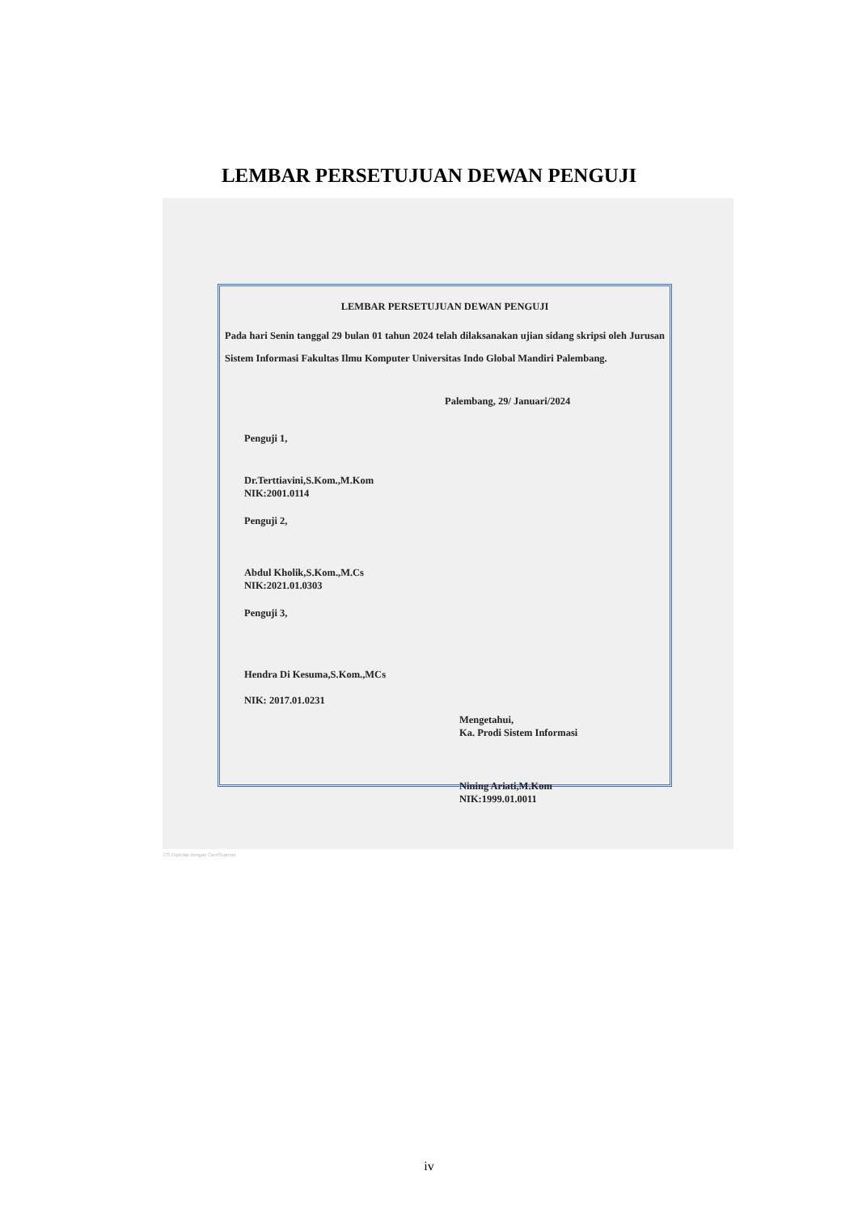LEMBAR PERSETUJUAN DEWAN PENGUJI
LEMBAR PERSETUJUAN DEWAN PENGUJI
Pada hari Senin tanggal 29 bulan 01 tahun 2024 telah dilaksanakan ujian sidang skripsi oleh Jurusan Sistem Informasi Fakultas Ilmu Komputer Universitas Indo Global Mandiri Palembang.
Palembang, 29/ Januari/2024
Penguji 1,
Dr.Terttiavini,S.Kom.,M.Kom
NIK:2001.0114
Penguji 2,
Abdul Kholik,S.Kom.,M.Cs
NIK:2021.01.0303
Penguji 3,
Hendra Di Kesuma,S.Kom.,MCs
NIK: 2017.01.0231
Mengetahui,
Ka. Prodi Sistem Informasi
Nining Ariati,M.Kom
NIK:1999.01.0011
CS Dipindai dengan CamScanner
iv